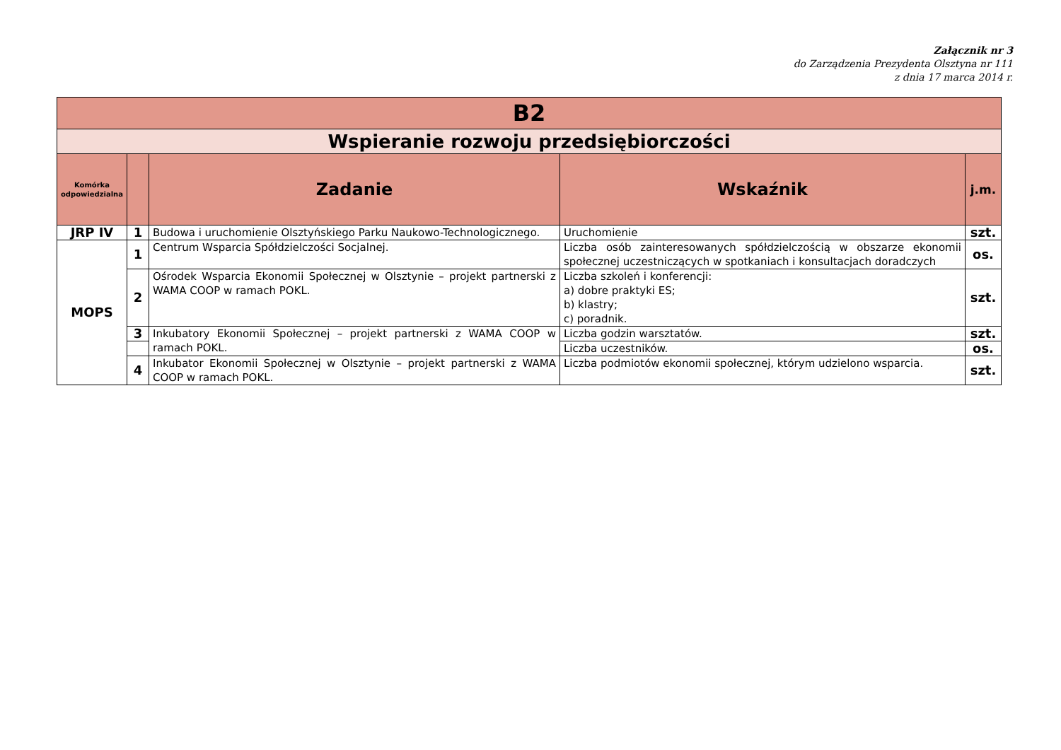Załącznik nr 3
do Zarządzenia Prezydenta Olsztyna nr 111
z dnia 17 marca 2014 r.
| B2 | | | | |
| Wspieranie rozwoju przedsiębiorczości | | | | |
| Komórka odpowiedzialna | | Zadanie | Wskaźnik | j.m. |
| JRP IV | 1 | Budowa i uruchomienie Olsztyńskiego Parku Naukowo-Technologicznego. | Uruchomienie | szt. |
| MOPS | 1 | Centrum Wsparcia Spółdzielczości Socjalnej. | Liczba osób zainteresowanych spółdzielczością w obszarze ekonomii społecznej uczestniczących w spotkaniach i konsultacjach doradczych | os. |
| | 2 | Ośrodek Wsparcia Ekonomii Społecznej w Olsztynie – projekt partnerski z WAMA COOP w ramach POKL. | Liczba szkoleń i konferencji: a) dobre praktyki ES; b) klastry; c) poradnik. | szt. |
| | 3 | Inkubatory Ekonomii Społecznej – projekt partnerski z WAMA COOP w ramach POKL. | Liczba godzin warsztatów. | szt. |
| | | | Liczba uczestników. | os. |
| | 4 | Inkubator Ekonomii Społecznej w Olsztynie – projekt partnerski z WAMA COOP w ramach POKL. | Liczba podmiotów ekonomii społecznej, którym udzielono wsparcia. | szt. |